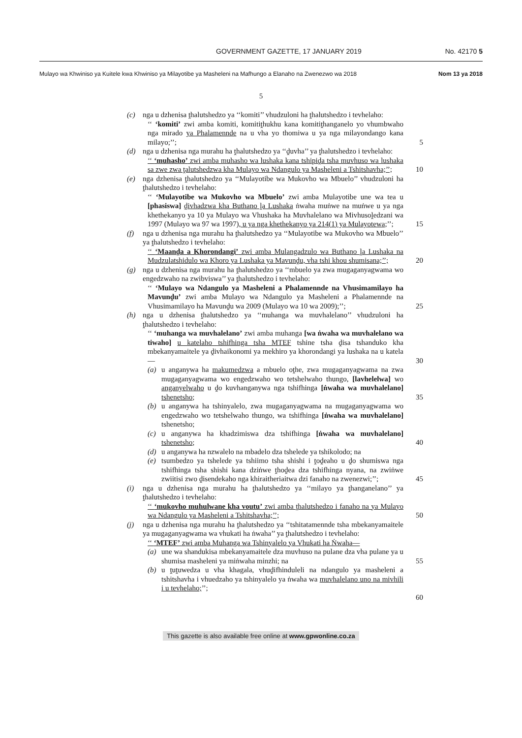GOVERNMENT GAZETTE, 17 JANUARY 2019 No. 42170 5
Mulayo wa Khwiniso ya Kuitele kwa Khwiniso ya Milayotibe ya Masheleni na Mafhungo a Elanaho na Zwenezwo wa 2018 Nom 13 ya 2018
5
(c)
nga u dzhenisa ṱhalutshedzo ya ‘‘komiti’’ vhudzuloni ha ṱhalutshedzo i tevhelaho:
‘‘ ‘komiti’ zwi amba komiti, komitiṱhukhu kana komitiṱhanganelo yo vhumbwaho nga mirado ya Phalamennde na u vha yo thomiwa u ya nga milayondango kana milayo;’’; 5
(d)
nga u dzhenisa nga murahu ha ṱhalutshedzo ya ‘‘ḓuvha’’ ya ṱhalutshedzo i tevhelaho:
‘‘ ‘muhasho’ zwi amba muhasho wa lushaka kana tshipiḓa tsha muvhuso wa lushaka sa zwe zwa ṱalutshedzwa kha Mulayo wa Ndangulo ya Masheleni a Tshitshavha;’’; 10
(e)
nga dzhenisa ṱhalutshedzo ya ‘‘Mulayotibe wa Mukovho wa Mbuelo’’ vhudzuloni ha ṱhalutshedzo i tevhelaho:
‘‘ ‘Mulayotibe wa Mukovho wa Mbuelo’ zwi amba Mulayotibe une wa tea u [phasiswa] ḓivhadzwa kha Buthano ḽa Lushaka ṅwaha muṅwe na muṅwe u ya nga khethekanyo ya 10 ya Mulayo wa Vhushaka ha Muvhalelano wa Mivhusoḽedzani wa 1997 (Mulayo wa 97 wa 1997), u ya nga khethekanyo ya 214(1) ya Mulayotewa;’’; 15
(f)
nga u dzhenisa nga murahu ha ṱhalutshedzo ya ‘‘Mulayotibe wa Mukovho wa Mbuelo’’ ya ṱhalutshedzo i tevhelaho:
‘‘ ‘Maanḓa a Khorondangi’ zwi amba Mulangadzulo wa Buthano ḽa Lushaka na Mudzulatshidulo wa Khoro ya Lushaka ya Mavunḓu, vha tshi khou shumisana;’’; 20
(g)
nga u dzhenisa nga murahu ha ṱhalutshedzo ya ‘‘mbuelo ya zwa mugaganyagwama wo engedzwaho na zwibviswa’’ ya ṱhalutshedzo i tevhelaho:
‘‘ ‘Mulayo wa Ndangulo ya Masheleni a Phalamennde na Vhusimamilayo ha Mavunḓu’ zwi amba Mulayo wa Ndangulo ya Masheleni a Phalamennde na Vhusimamilayo ha Mavunḓu wa 2009 (Mulayo wa 10 wa 2009);’’; 25
(h)
nga u dzhenisa ṱhalutshedzo ya ‘‘muhanga wa muvhalelano’’ vhudzuloni ha ṱhalutshedzo i tevhelaho:
‘‘ ‘muhanga wa muvhalelano’ zwi amba muhanga [wa ṅwaha wa muvhalelano wa tiwaho] u katelaho tshifhinga tsha MTEF tshine tsha ḓisa tshanduko kha mbekanyamaitele ya ḓivhaikonomi ya mekhiro ya khorondangi ya lushaka na u katela— 30
(a)
u anganywa ha makumedzwa a mbuelo oṱhe, zwa mugaganyagwama na zwa mugaganyagwama wo engedzwaho wo tetshelwaho thungo, [lavhelelwa] wo anganyelwaho u ḓo kuvhanganywa nga tshifhinga [ṅwaha wa muvhalelano] tshenetsho; 35
(b)
u anganywa ha tshinyalelo, zwa mugaganyagwama na mugaganyagwama wo engedzwaho wo tetshelwaho thungo, wa tshifhinga [ṅwaha wa muvhalelano] tshenetsho;
(c)
u anganywa ha khadzimiswa dza tshifhinga [ṅwaha wa muvhalelano] tshenetsho; 40
(d)
u anganywa ha nzwalelo na mbadelo dza tshelede ya tshikolodo; na
(e)
tsumbedzo ya tshelede ya tshiimo tsha shishi i ṱoḓeaho u ḓo shumiswa nga tshifhinga tsha shishi kana dziṅwe ṱhoḓea dza tshifhinga nyana, na zwiṅwe zwiitisi zwo ḓisendekaho nga khiraitheriaitwa dzi fanaho na zwenezwi;’’; 45
(i)
nga u dzhenisa nga murahu ha ṱhalutshedzo ya ‘‘milayo ya ṱhanganelano’’ ya ṱhalutshedzo i tevhelaho:
‘‘ ‘mukovho muhulwane kha voutu’ zwi amba ṱhalutshedzo i fanaho na ya Mulayo wa Ndangulo ya Masheleni a Tshitshavha;’’; 50
(j)
nga u dzhenisa nga murahu ha ṱhalutshedzo ya ‘‘tshitatamennde tsha mbekanyamaitele ya mugaganyagwama wa vhukati ha ṅwaha’’ ya ṱhalutshedzo i tevhelaho:
‘‘ ‘MTEF’ zwi amba Muhanga wa Tshinyalelo ya Vhukati ha Ṅwaha—
(a)
une wa shandukisa mbekanyamaitele dza muvhuso na pulane dza vha pulane ya u shumisa masheleni ya miṅwaha minzhi; na 55
(b)
u ṱuṱuwedza u vha khagala, vhuḓifhinduleli na ndangulo ya masheleni a tshitshavha i vhuedzaho ya tshinyalelo ya ṅwaha wa muvhalelano uno na mivhili i u tevhelaho;’’;
60
This gazette is also available free online at www.gpwonline.co.za